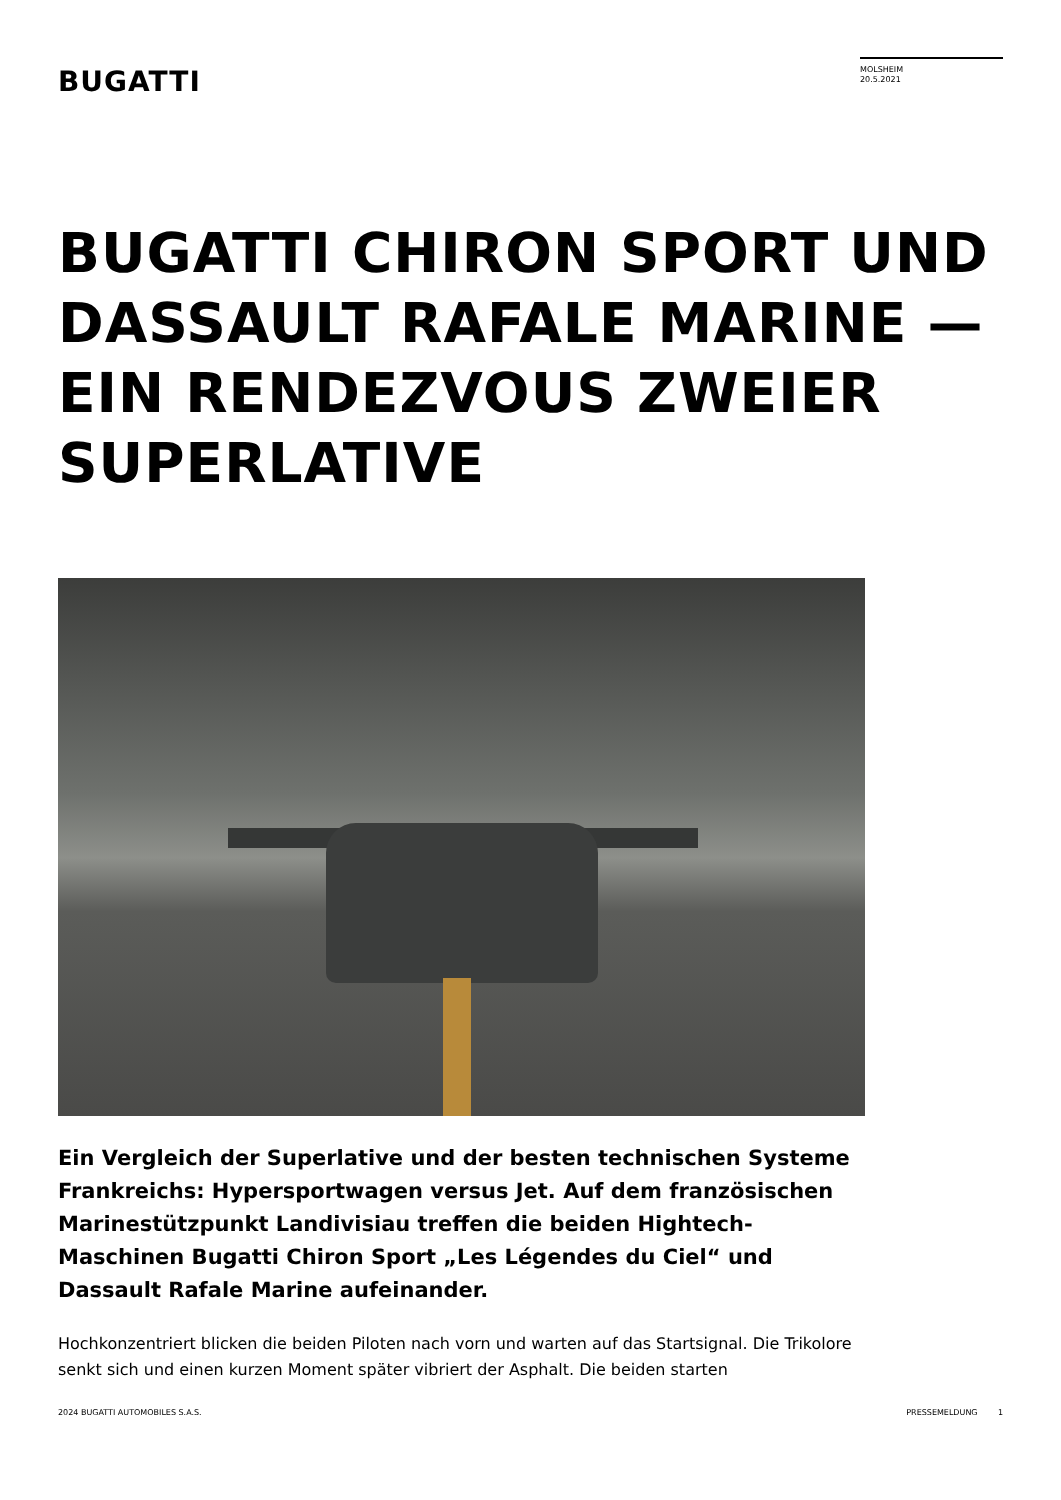BUGATTI
MOLSHEIM
20.5.2021
BUGATTI CHIRON SPORT UND DASSAULT RAFALE MARINE — EIN RENDEZVOUS ZWEIER SUPERLATIVE
Ein Vergleich der Superlative und der besten technischen Systeme Frankreichs: Hypersportwagen versus Jet. Auf dem französischen Marinestützpunkt Landivisiau treffen die beiden Hightech-Maschinen Bugatti Chiron Sport „Les Légendes du Ciel“ und Dassault Rafale Marine aufeinander.
Hochkonzentriert blicken die beiden Piloten nach vorn und warten auf das Startsignal. Die Trikolore senkt sich und einen kurzen Moment später vibriert der Asphalt. Die beiden starten
2024 BUGATTI AUTOMOBILES S.A.S. PRESSEMELDUNG 1